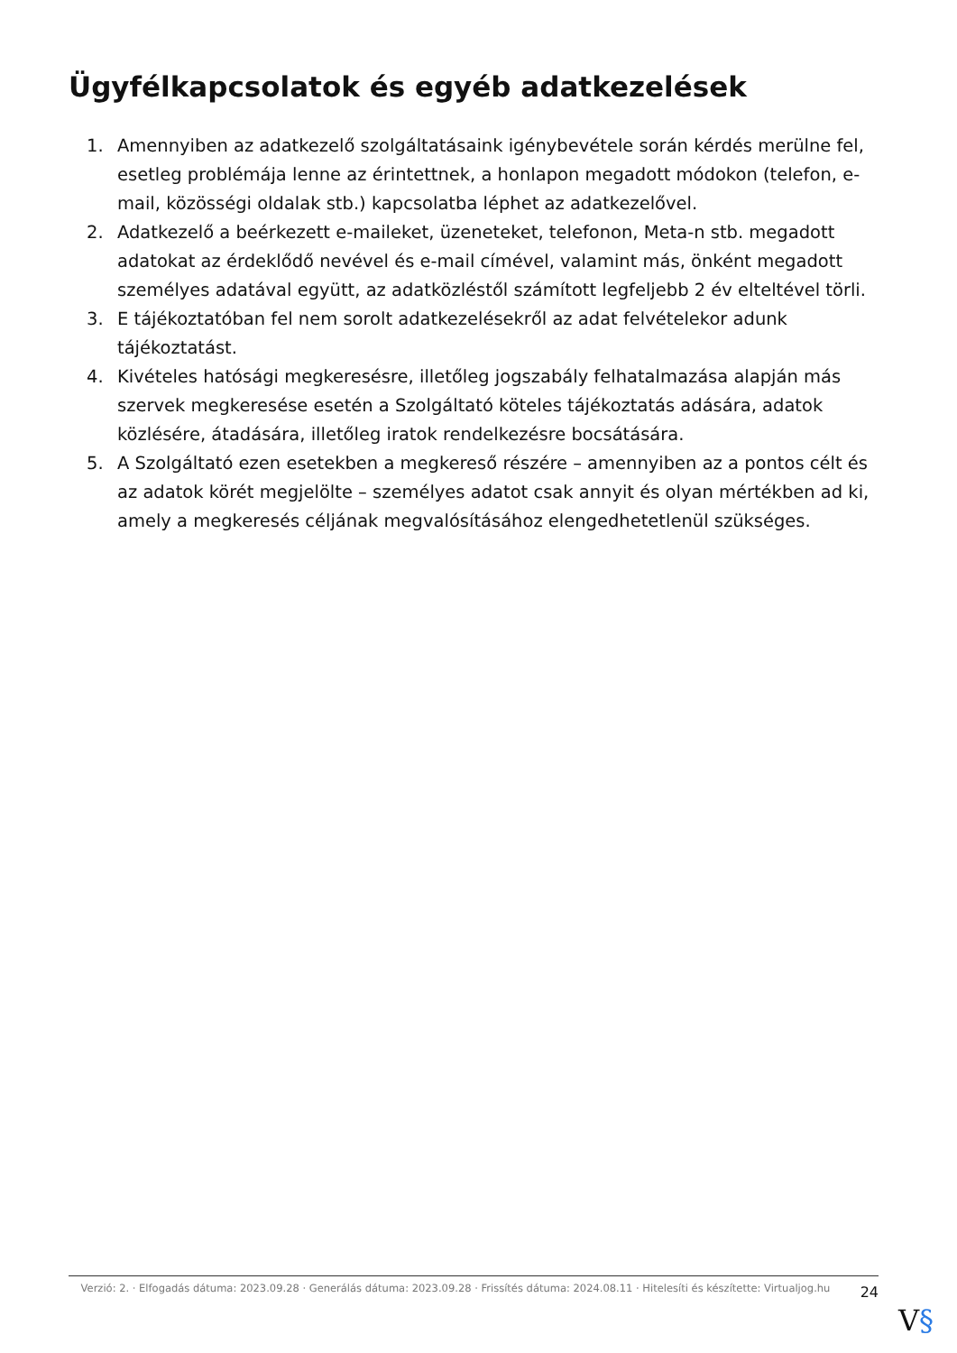Ügyfélkapcsolatok és egyéb adatkezelések
1. Amennyiben az adatkezelő szolgáltatásaink igénybevétele során kérdés merülne fel, esetleg problémája lenne az érintettnek, a honlapon megadott módokon (telefon, e-mail, közösségi oldalak stb.) kapcsolatba léphet az adatkezelővel.
2. Adatkezelő a beérkezett e-maileket, üzeneteket, telefonon, Meta-n stb. megadott adatokat az érdeklődő nevével és e-mail címével, valamint más, önként megadott személyes adatával együtt, az adatközléstől számított legfeljebb 2 év elteltével törli.
3. E tájékoztatóban fel nem sorolt adatkezelésekről az adat felvételekor adunk tájékoztatást.
4. Kivételes hatósági megkeresésre, illetőleg jogszabály felhatalmazása alapján más szervek megkeresése esetén a Szolgáltató köteles tájékoztatás adására, adatok közlésére, átadására, illetőleg iratok rendelkezésre bocsátására.
5. A Szolgáltató ezen esetekben a megkereső részére – amennyiben az a pontos célt és az adatok körét megjelölte – személyes adatot csak annyit és olyan mértékben ad ki, amely a megkeresés céljának megvalósításához elengedhetetlenül szükséges.
Verzió: 2. · Elfogadás dátuma: 2023.09.28 · Generálás dátuma: 2023.09.28 · Frissítés dátuma: 2024.08.11 · Hitelesíti és készítette: Virtualjog.hu
24
V§